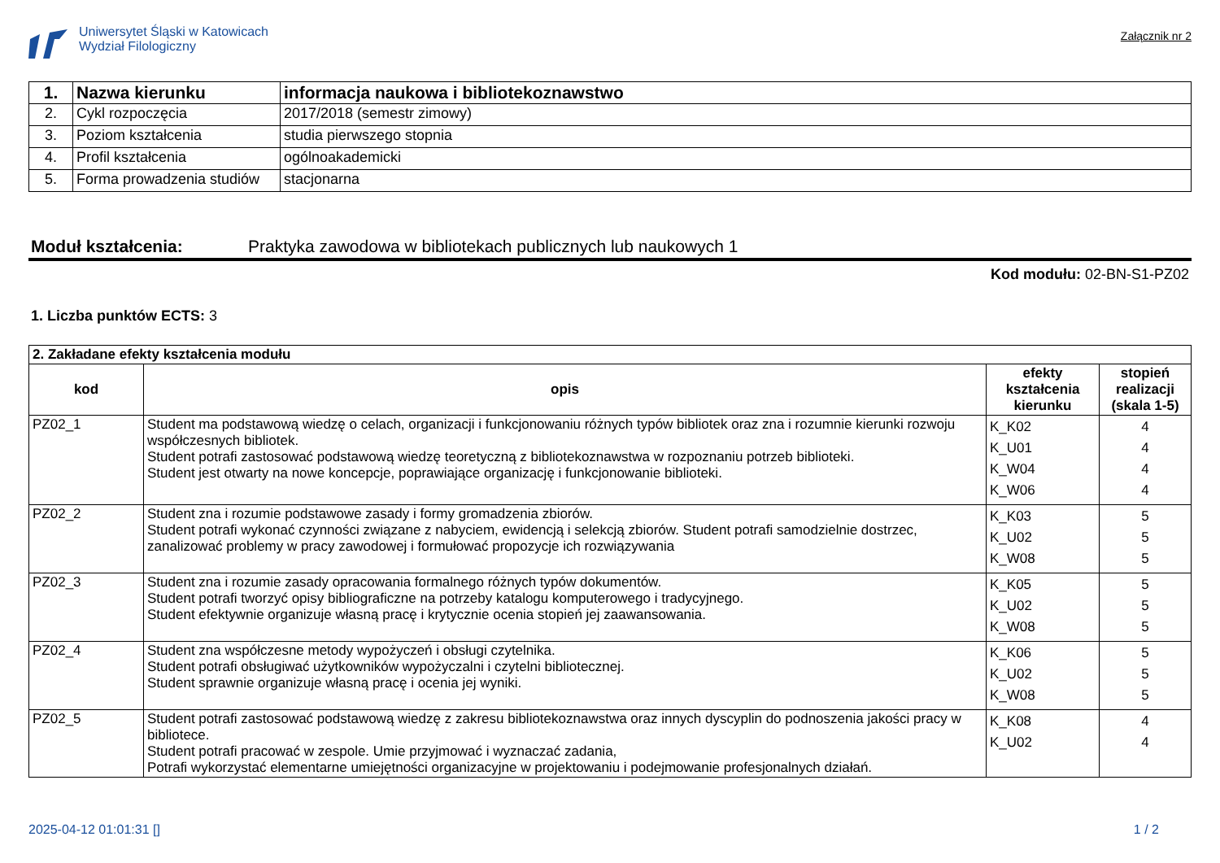Uniwersytet Śląski w Katowicach
Wydział Filologiczny
Załącznik nr 2
| 1. | Nazwa kierunku | informacja naukowa i bibliotekoznawstwo |
| 2. | Cykl rozpoczęcia | 2017/2018 (semestr zimowy) |
| 3. | Poziom kształcenia | studia pierwszego stopnia |
| 4. | Profil kształcenia | ogólnoakademicki |
| 5. | Forma prowadzenia studiów | stacjonarna |
Moduł kształcenia: Praktyka zawodowa w bibliotekach publicznych lub naukowych 1
Kod modułu: 02-BN-S1-PZ02
1. Liczba punktów ECTS: 3
| 2. Zakładane efekty kształcenia modułu | | | |
| kod | opis | efekty kształcenia kierunku | stopień realizacji (skala 1-5) |
| PZ02_1 | Student ma podstawową wiedzę o celach, organizacji i funkcjonowaniu różnych typów bibliotek oraz zna i rozumnie kierunki rozwoju współczesnych bibliotek. Student potrafi zastosować podstawową wiedzę teoretyczną z bibliotekoznawstwa w rozpoznaniu potrzeb biblioteki. Student jest otwarty na nowe koncepcje, poprawiające organizację i funkcjonowanie biblioteki. | K_K02 K_U01 K_W04 K_W06 | 4 4 4 4 |
| PZ02_2 | Student zna i rozumie podstawowe zasady i formy gromadzenia zbiorów. Student potrafi wykonać czynności związane z nabyciem, ewidencją i selekcją zbiorów. Student potrafi samodzielnie dostrzec, zanalizować problemy w pracy zawodowej i formułować propozycje ich rozwiązywania | K_K03 K_U02 K_W08 | 5 5 5 |
| PZ02_3 | Student zna i rozumie zasady opracowania formalnego różnych typów dokumentów. Student potrafi tworzyć opisy bibliograficzne na potrzeby katalogu komputerowego i tradycyjnego. Student efektywnie organizuje własną pracę i krytycznie ocenia stopień jej zaawansowania. | K_K05 K_U02 K_W08 | 5 5 5 |
| PZ02_4 | Student zna współczesne metody wypożyczeń i obsługi czytelnika. Student potrafi obsługiwać użytkowników wypożyczalni i czytelni bibliotecznej. Student sprawnie organizuje własną pracę i ocenia jej wyniki. | K_K06 K_U02 K_W08 | 5 5 5 |
| PZ02_5 | Student potrafi zastosować podstawową wiedzę z zakresu bibliotekoznawstwa oraz innych dyscyplin do podnoszenia jakości pracy w bibliotece. Student potrafi pracować w zespole. Umie przyjmować i wyznaczać zadania, Potrafi wykorzystać elementarne umiejętności organizacyjne w projektowaniu i podejmowanie profesjonalnych działań. | K_K08 K_U02 | 4 4 |
2025-04-12 01:01:31 [] 1 / 2